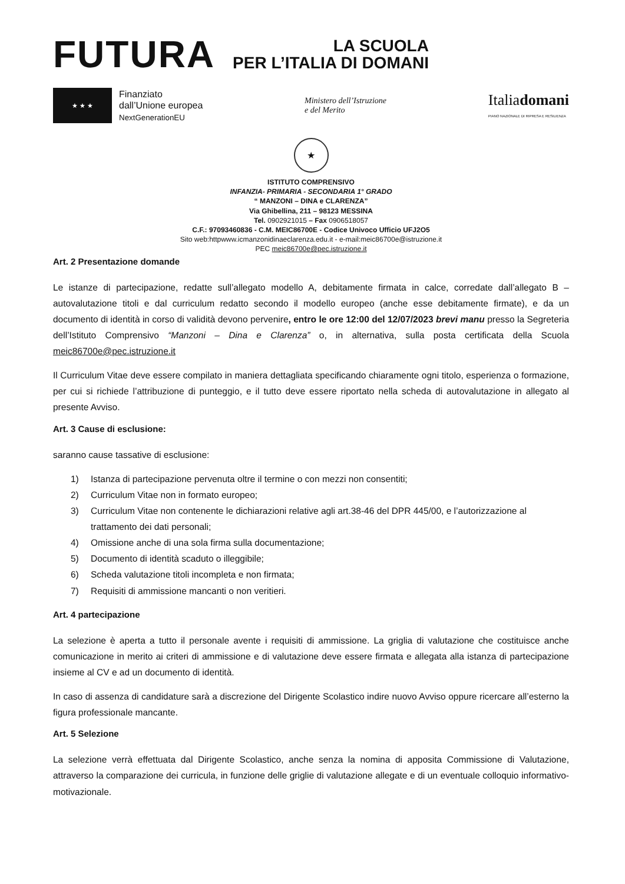FUTURA
LA SCUOLA
PER L’ITALIA DI DOMANI
★ ★ ★
Finanziato
dall’Unione europea
NextGenerationEU
Ministero dell’Istruzione
e del Merito
Italiadomani
PIANO NAZIONALE DI RIPRESA E RESILIENZA
★
ISTITUTO COMPRENSIVO
INFANZIA- PRIMARIA - SECONDARIA 1° GRADO
“ MANZONI – DINA e CLARENZA”
Via Ghibellina, 211 – 98123 MESSINA
Tel. 0902921015 – Fax 0906518057
C.F.: 97093460836 - C.M. MEIC86700E - Codice Univoco Ufficio UFJ2O5
Sito web:httpwww.icmanzonidinaeclarenza.edu.it - e-mail:meic86700e@istruzione.it
PEC meic86700e@pec.istruzione.it
Art. 2 Presentazione domande
Le istanze di partecipazione, redatte sull’allegato modello A, debitamente firmata in calce, corredate dall’allegato B – autovalutazione titoli e dal curriculum redatto secondo il modello europeo (anche esse debitamente firmate), e da un documento di identità in corso di validità devono pervenire, entro le ore 12:00 del 12/07/2023 brevi manu presso la Segreteria dell’Istituto Comprensivo “Manzoni – Dina e Clarenza” o, in alternativa, sulla posta certificata della Scuola meic86700e@pec.istruzione.it
Il Curriculum Vitae deve essere compilato in maniera dettagliata specificando chiaramente ogni titolo, esperienza o formazione, per cui si richiede l’attribuzione di punteggio, e il tutto deve essere riportato nella scheda di autovalutazione in allegato al presente Avviso.
Art. 3 Cause di esclusione:
saranno cause tassative di esclusione:
1) Istanza di partecipazione pervenuta oltre il termine o con mezzi non consentiti;
2) Curriculum Vitae non in formato europeo;
3) Curriculum Vitae non contenente le dichiarazioni relative agli art.38-46 del DPR 445/00, e l’autorizzazione al trattamento dei dati personali;
4) Omissione anche di una sola firma sulla documentazione;
5) Documento di identità scaduto o illeggibile;
6) Scheda valutazione titoli incompleta e non firmata;
7) Requisiti di ammissione mancanti o non veritieri.
Art. 4 partecipazione
La selezione è aperta a tutto il personale avente i requisiti di ammissione. La griglia di valutazione che costituisce anche comunicazione in merito ai criteri di ammissione e di valutazione deve essere firmata e allegata alla istanza di partecipazione insieme al CV e ad un documento di identità.
In caso di assenza di candidature sarà a discrezione del Dirigente Scolastico indire nuovo Avviso oppure ricercare all’esterno la figura professionale mancante.
Art. 5 Selezione
La selezione verrà effettuata dal Dirigente Scolastico, anche senza la nomina di apposita Commissione di Valutazione, attraverso la comparazione dei curricula, in funzione delle griglie di valutazione allegate e di un eventuale colloquio informativo-motivazionale.